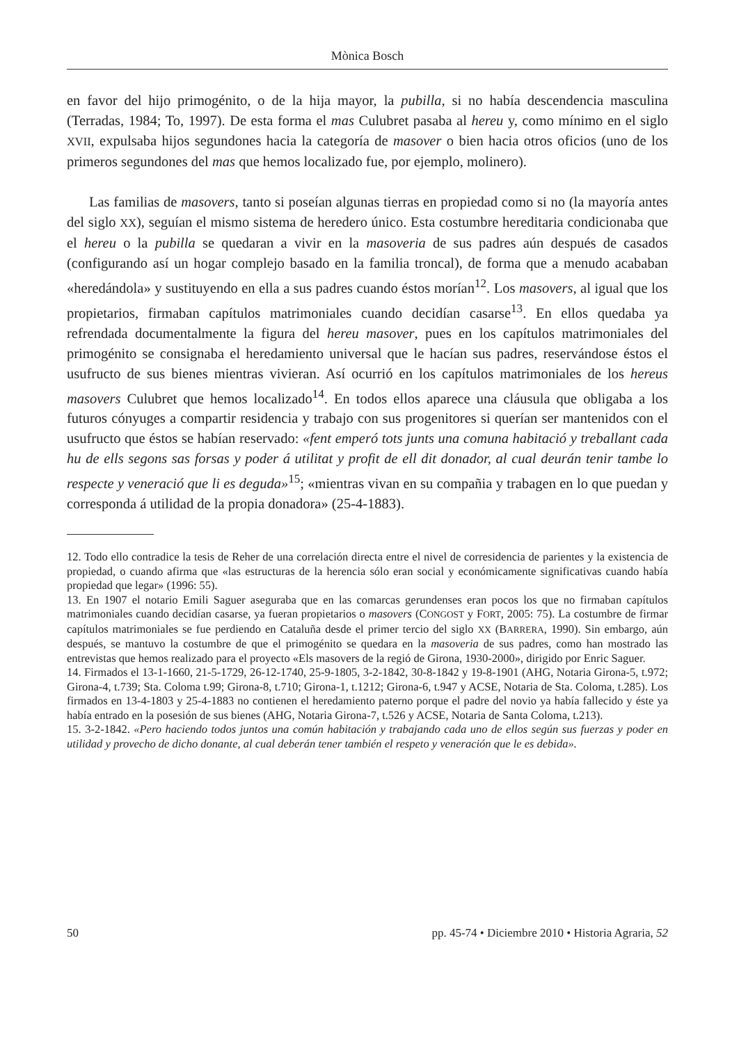Mònica Bosch
en favor del hijo primogénito, o de la hija mayor, la pubilla, si no había descendencia masculina (Terradas, 1984; To, 1997). De esta forma el mas Culubret pasaba al hereu y, como mínimo en el siglo XVII, expulsaba hijos segundones hacia la categoría de masover o bien hacia otros oficios (uno de los primeros segundones del mas que hemos localizado fue, por ejemplo, molinero).
Las familias de masovers, tanto si poseían algunas tierras en propiedad como si no (la mayoría antes del siglo XX), seguían el mismo sistema de heredero único. Esta costumbre hereditaria condicionaba que el hereu o la pubilla se quedaran a vivir en la masoveria de sus padres aún después de casados (configurando así un hogar complejo basado en la familia troncal), de forma que a menudo acababan «heredándola» y sustituyendo en ella a sus padres cuando éstos morían<sup>12</sup>. Los masovers, al igual que los propietarios, firmaban capítulos matrimoniales cuando decidían casarse<sup>13</sup>. En ellos quedaba ya refrendada documentalmente la figura del hereu masover, pues en los capítulos matrimoniales del primogénito se consignaba el heredamiento universal que le hacían sus padres, reservándose éstos el usufructo de sus bienes mientras vivieran. Así ocurrió en los capítulos matrimoniales de los hereus masovers Culubret que hemos localizado<sup>14</sup>. En todos ellos aparece una cláusula que obligaba a los futuros cónyuges a compartir residencia y trabajo con sus progenitores si querían ser mantenidos con el usufructo que éstos se habían reservado: «fent emperó tots junts una comuna habitació y treballant cada hu de ells segons sas forsas y poder á utilitat y profit de ell dit donador, al cual deurán tenir tambe lo respecte y veneració que li es deguda»<sup>15</sup>; «mientras vivan en su compañia y trabagen en lo que puedan y corresponda á utilidad de la propia donadora» (25-4-1883).
12. Todo ello contradice la tesis de Reher de una correlación directa entre el nivel de corresidencia de parientes y la existencia de propiedad, o cuando afirma que «las estructuras de la herencia sólo eran social y económicamente significativas cuando había propiedad que legar» (1996: 55).
13. En 1907 el notario Emili Saguer aseguraba que en las comarcas gerundenses eran pocos los que no firmaban capítulos matrimoniales cuando decidían casarse, ya fueran propietarios o masovers (CONGOST y FORT, 2005: 75). La costumbre de firmar capítulos matrimoniales se fue perdiendo en Cataluña desde el primer tercio del siglo XX (BARRERA, 1990). Sin embargo, aún después, se mantuvo la costumbre de que el primogénito se quedara en la masoveria de sus padres, como han mostrado las entrevistas que hemos realizado para el proyecto «Els masovers de la regió de Girona, 1930-2000», dirigido por Enric Saguer.
14. Firmados el 13-1-1660, 21-5-1729, 26-12-1740, 25-9-1805, 3-2-1842, 30-8-1842 y 19-8-1901 (AHG, Notaria Girona-5, t.972; Girona-4, t.739; Sta. Coloma t.99; Girona-8, t.710; Girona-1, t.1212; Girona-6, t.947 y ACSE, Notaria de Sta. Coloma, t.285). Los firmados en 13-4-1803 y 25-4-1883 no contienen el heredamiento paterno porque el padre del novio ya había fallecido y éste ya había entrado en la posesión de sus bienes (AHG, Notaria Girona-7, t.526 y ACSE, Notaria de Santa Coloma, t.213).
15. 3-2-1842. «Pero haciendo todos juntos una común habitación y trabajando cada uno de ellos según sus fuerzas y poder en utilidad y provecho de dicho donante, al cual deberán tener también el respeto y veneración que le es debida».
50 pp. 45-74 • Diciembre 2010 • Historia Agraria, 52